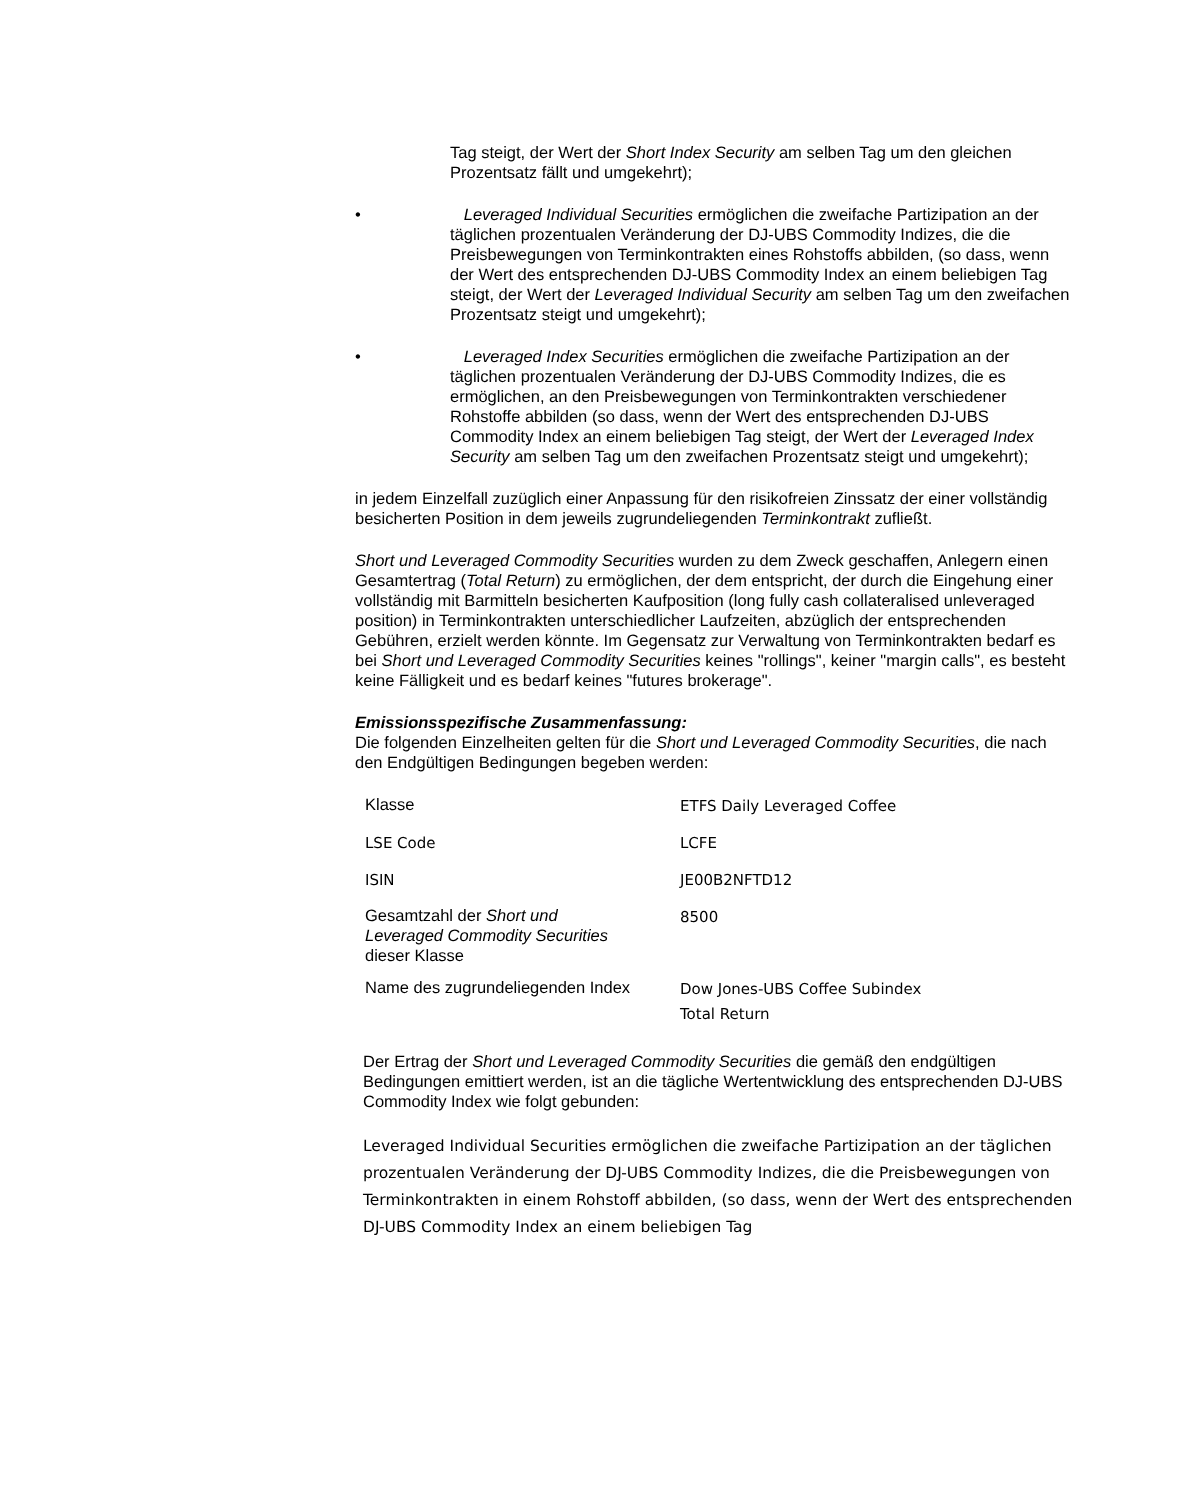Tag steigt, der Wert der Short Index Security am selben Tag um den gleichen Prozentsatz fällt und umgekehrt);
• Leveraged Individual Securities ermöglichen die zweifache Partizipation an der täglichen prozentualen Veränderung der DJ-UBS Commodity Indizes, die die Preisbewegungen von Terminkontrakten eines Rohstoffs abbilden, (so dass, wenn der Wert des entsprechenden DJ-UBS Commodity Index an einem beliebigen Tag steigt, der Wert der Leveraged Individual Security am selben Tag um den zweifachen Prozentsatz steigt und umgekehrt);
• Leveraged Index Securities ermöglichen die zweifache Partizipation an der täglichen prozentualen Veränderung der DJ-UBS Commodity Indizes, die es ermöglichen, an den Preisbewegungen von Terminkontrakten verschiedener Rohstoffe abbilden (so dass, wenn der Wert des entsprechenden DJ-UBS Commodity Index an einem beliebigen Tag steigt, der Wert der Leveraged Index Security am selben Tag um den zweifachen Prozentsatz steigt und umgekehrt);
in jedem Einzelfall zuzüglich einer Anpassung für den risikofreien Zinssatz der einer vollständig besicherten Position in dem jeweils zugrundeliegenden Terminkontrakt zufließt.
Short und Leveraged Commodity Securities wurden zu dem Zweck geschaffen, Anlegern einen Gesamtertrag (Total Return) zu ermöglichen, der dem entspricht, der durch die Eingehung einer vollständig mit Barmitteln besicherten Kaufposition (long fully cash collateralised unleveraged position) in Terminkontrakten unterschiedlicher Laufzeiten, abzüglich der entsprechenden Gebühren, erzielt werden könnte. Im Gegensatz zur Verwaltung von Terminkontrakten bedarf es bei Short und Leveraged Commodity Securities keines "rollings", keiner "margin calls", es besteht keine Fälligkeit und es bedarf keines "futures brokerage".
Emissionsspezifische Zusammenfassung:
Die folgenden Einzelheiten gelten für die Short und Leveraged Commodity Securities, die nach den Endgültigen Bedingungen begeben werden:
| Klasse | ETFS Daily Leveraged Coffee |
| LSE Code | LCFE |
| ISIN | JE00B2NFTD12 |
| Gesamtzahl der Short und Leveraged Commodity Securities dieser Klasse | 8500 |
| Name des zugrundeliegenden Index | Dow Jones-UBS Coffee Subindex Total Return |
Der Ertrag der Short und Leveraged Commodity Securities die gemäß den endgültigen Bedingungen emittiert werden, ist an die tägliche Wertentwicklung des entsprechenden DJ-UBS Commodity Index wie folgt gebunden:
Leveraged Individual Securities ermöglichen die zweifache Partizipation an der täglichen prozentualen Veränderung der DJ-UBS Commodity Indizes, die die Preisbewegungen von Terminkontrakten in einem Rohstoff abbilden, (so dass, wenn der Wert des entsprechenden DJ-UBS Commodity Index an einem beliebigen Tag